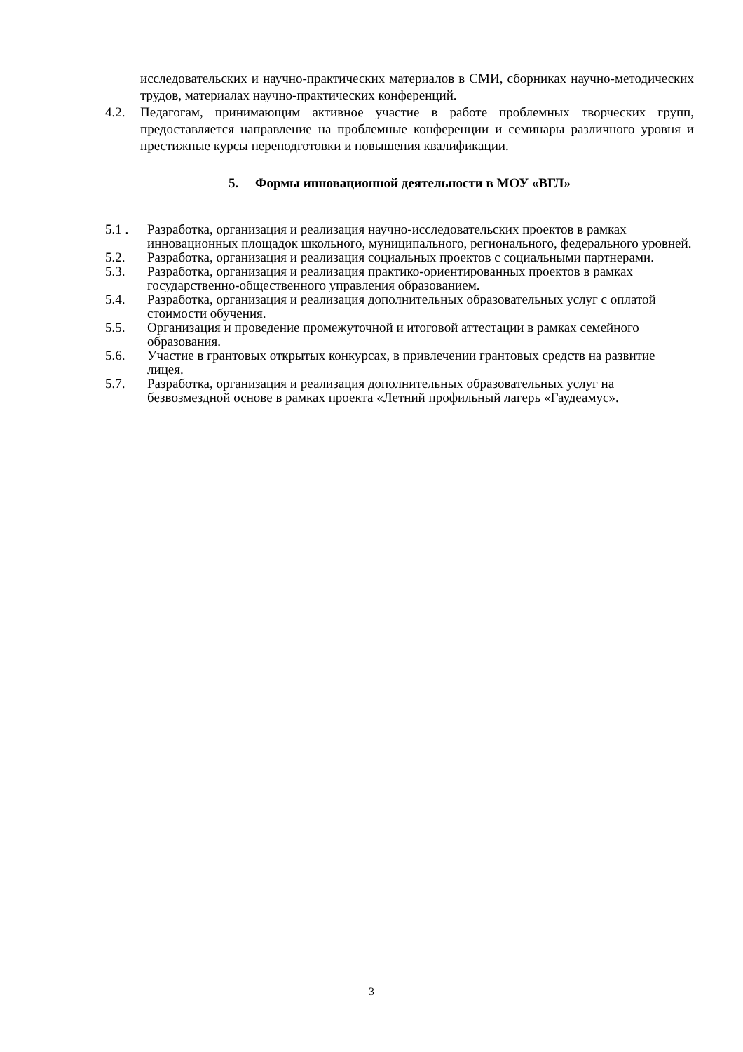исследовательских и научно-практических материалов в СМИ, сборниках научно-методических трудов, материалах научно-практических конференций.
4.2. Педагогам, принимающим активное участие в работе проблемных творческих групп, предоставляется направление на проблемные конференции и семинары различного уровня и престижные курсы переподготовки и повышения квалификации.
5. Формы инновационной деятельности в МОУ «ВГЛ»
5.1 . Разработка, организация и реализация научно-исследовательских проектов в рамках инновационных площадок школьного, муниципального, регионального, федерального уровней.
5.2. Разработка, организация и реализация социальных проектов с социальными партнерами.
5.3. Разработка, организация и реализация практико-ориентированных проектов в рамках государственно-общественного управления образованием.
5.4. Разработка, организация и реализация дополнительных образовательных услуг с оплатой стоимости обучения.
5.5. Организация и проведение промежуточной и итоговой аттестации в рамках семейного образования.
5.6. Участие в грантовых открытых конкурсах, в привлечении грантовых средств на развитие лицея.
5.7. Разработка, организация и реализация дополнительных образовательных услуг на безвозмездной основе в рамках проекта «Летний профильный лагерь «Гаудеамус».
3